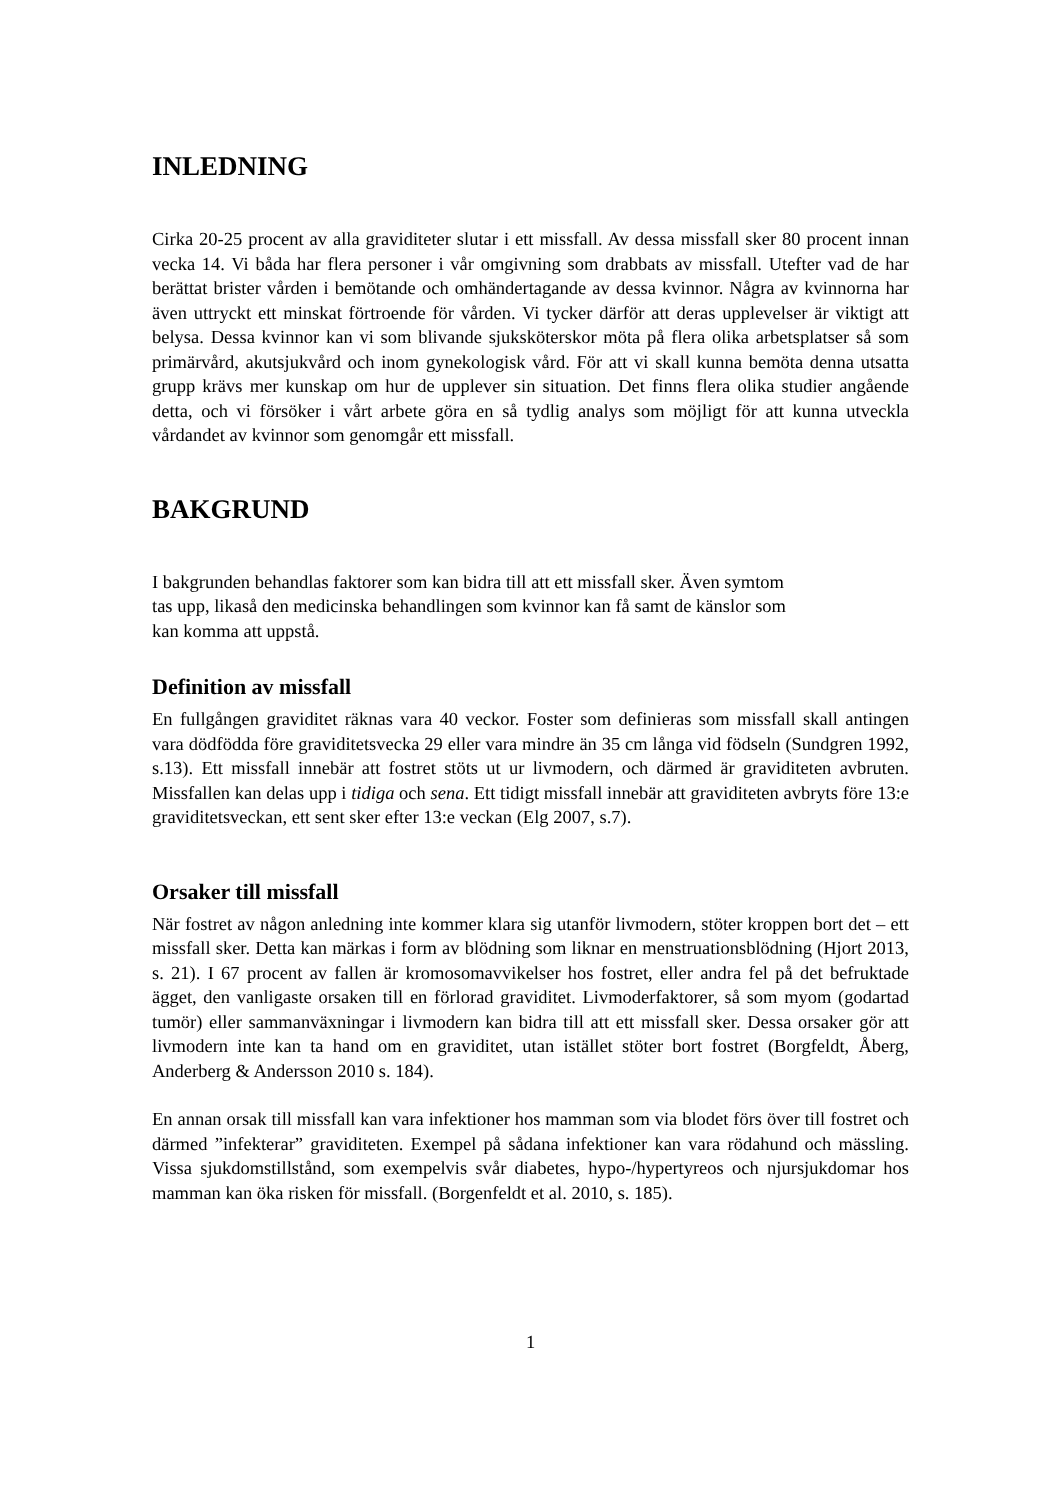INLEDNING
Cirka 20-25 procent av alla graviditeter slutar i ett missfall. Av dessa missfall sker 80 procent innan vecka 14. Vi båda har flera personer i vår omgivning som drabbats av missfall. Utefter vad de har berättat brister vården i bemötande och omhändertagande av dessa kvinnor. Några av kvinnorna har även uttryckt ett minskat förtroende för vården. Vi tycker därför att deras upplevelser är viktigt att belysa. Dessa kvinnor kan vi som blivande sjuksköterskor möta på flera olika arbetsplatser så som primärvård, akutsjukvård och inom gynekologisk vård. För att vi skall kunna bemöta denna utsatta grupp krävs mer kunskap om hur de upplever sin situation. Det finns flera olika studier angående detta, och vi försöker i vårt arbete göra en så tydlig analys som möjligt för att kunna utveckla vårdandet av kvinnor som genomgår ett missfall.
BAKGRUND
I bakgrunden behandlas faktorer som kan bidra till att ett missfall sker. Även symtom
tas upp, likaså den medicinska behandlingen som kvinnor kan få samt de känslor som
kan komma att uppstå.
Definition av missfall
En fullgången graviditet räknas vara 40 veckor. Foster som definieras som missfall skall antingen vara dödfödda före graviditetsvecka 29 eller vara mindre än 35 cm långa vid födseln (Sundgren 1992, s.13). Ett missfall innebär att fostret stöts ut ur livmodern, och därmed är graviditeten avbruten. Missfallen kan delas upp i tidiga och sena. Ett tidigt missfall innebär att graviditeten avbryts före 13:e graviditetsveckan, ett sent sker efter 13:e veckan (Elg 2007, s.7).
Orsaker till missfall
När fostret av någon anledning inte kommer klara sig utanför livmodern, stöter kroppen bort det – ett missfall sker. Detta kan märkas i form av blödning som liknar en menstruationsblödning (Hjort 2013, s. 21). I 67 procent av fallen är kromosomavvikelser hos fostret, eller andra fel på det befruktade ägget, den vanligaste orsaken till en förlorad graviditet. Livmoderfaktorer, så som myom (godartad tumör) eller sammanväxningar i livmodern kan bidra till att ett missfall sker. Dessa orsaker gör att livmodern inte kan ta hand om en graviditet, utan istället stöter bort fostret (Borgfeldt, Åberg, Anderberg & Andersson 2010 s. 184).
En annan orsak till missfall kan vara infektioner hos mamman som via blodet förs över till fostret och därmed ”infekterar” graviditeten. Exempel på sådana infektioner kan vara rödahund och mässling. Vissa sjukdomstillstånd, som exempelvis svår diabetes, hypo-/hypertyreos och njursjukdomar hos mamman kan öka risken för missfall. (Borgenfeldt et al. 2010, s. 185).
1